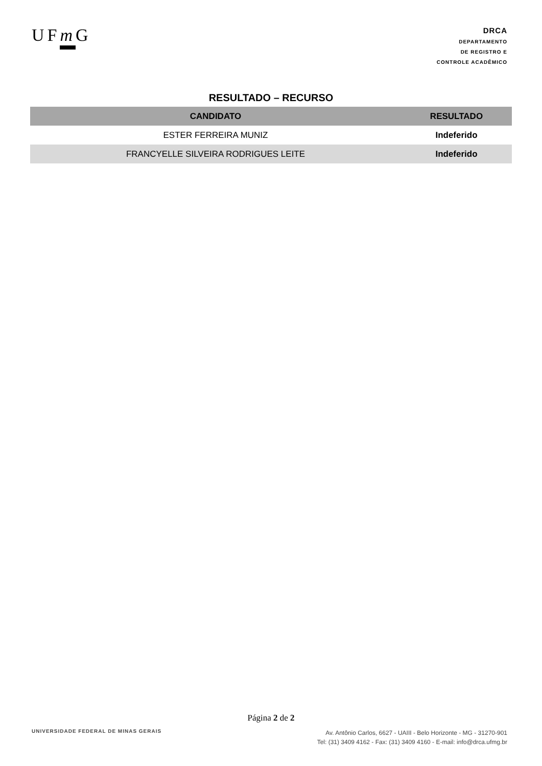UFm G
DRCA
DEPARTAMENTO
DE REGISTRO E
CONTROLE ACADÊMICO
RESULTADO – RECURSO
| CANDIDATO | RESULTADO |
| --- | --- |
| ESTER FERREIRA MUNIZ | Indeferido |
| FRANCYELLE SILVEIRA RODRIGUES LEITE | Indeferido |
Página 2 de 2
UNIVERSIDADE FEDERAL DE MINAS GERAIS
Av. Antônio Carlos, 6627 - UAIII - Belo Horizonte - MG - 31270-901
Tel: (31) 3409 4162 - Fax: (31) 3409 4160 - E-mail: info@drca.ufmg.br